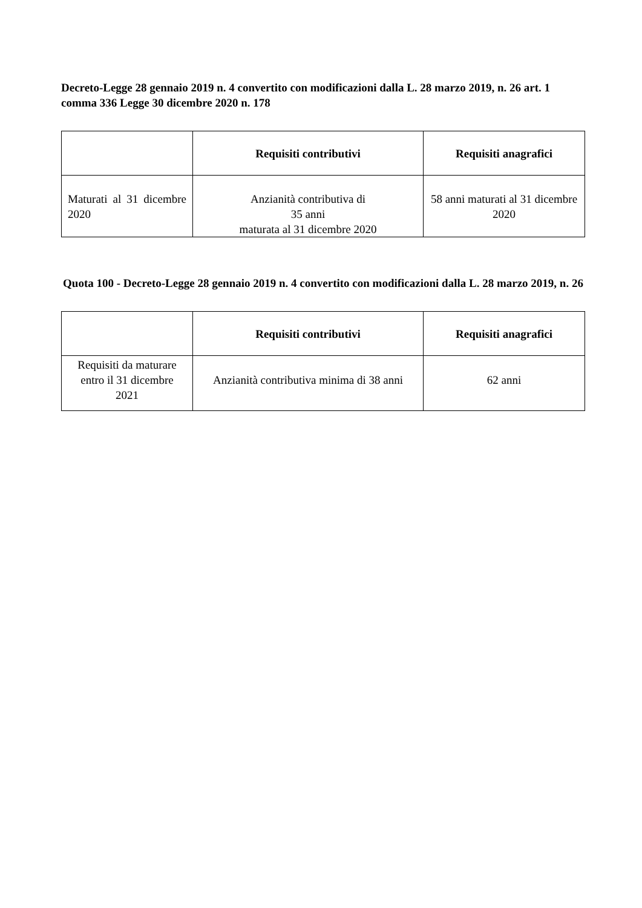Decreto-Legge 28 gennaio 2019 n. 4 convertito con modificazioni dalla L. 28 marzo 2019, n. 26 art. 1 comma 336 Legge 30 dicembre 2020 n. 178
| | Requisiti contributivi | Requisiti anagrafici |
| --- | --- | --- |
| Maturati al 31 dicembre 2020 | Anzianità contributiva di 35 anni maturata al 31 dicembre 2020 | 58 anni maturati al 31 dicembre 2020 |
Quota 100 - Decreto-Legge 28 gennaio 2019 n. 4 convertito con modificazioni dalla L. 28 marzo 2019, n. 26
| | Requisiti contributivi | Requisiti anagrafici |
| --- | --- | --- |
| Requisiti da maturare entro il 31 dicembre 2021 | Anzianità contributiva minima di 38 anni | 62 anni |